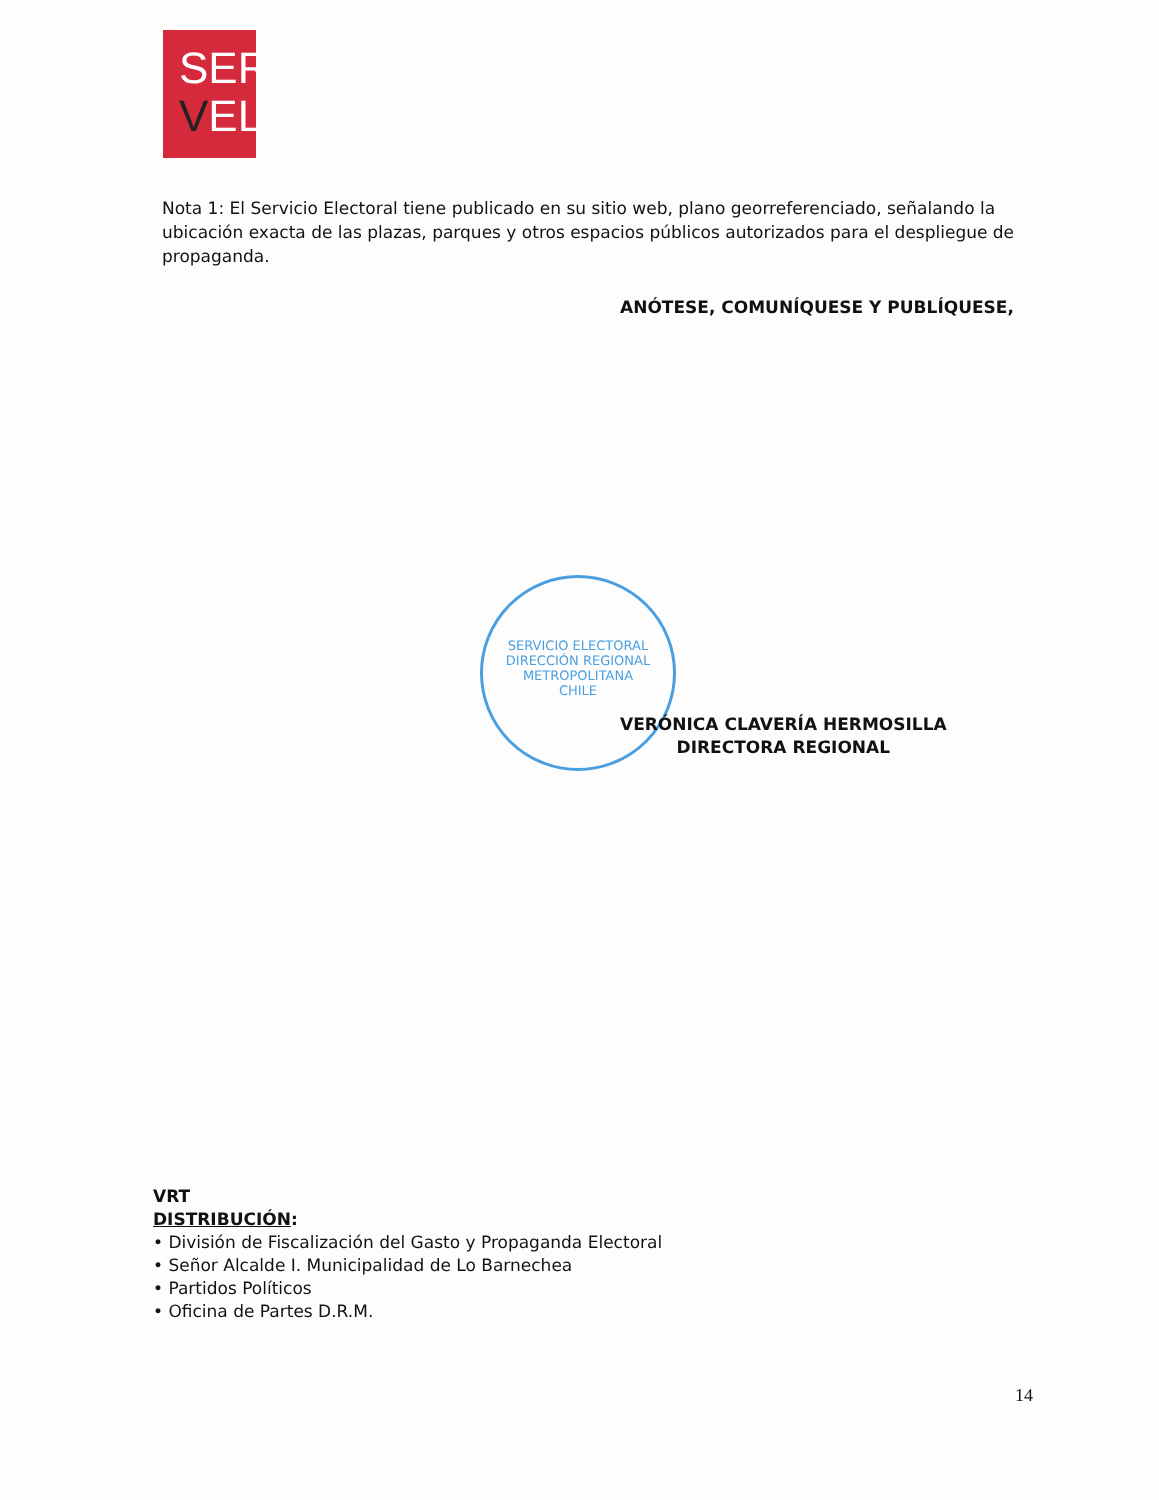SER
VEL
Nota 1: El Servicio Electoral tiene publicado en su sitio web, plano georreferenciado, señalando la ubicación exacta de las plazas, parques y otros espacios públicos autorizados para el despliegue de propaganda.
ANÓTESE, COMUNÍQUESE Y PUBLÍQUESE,
SERVICIO ELECTORAL
DIRECCIÓN REGIONAL METROPOLITANA
CHILE
VERÓNICA CLAVERÍA HERMOSILLA
DIRECTORA REGIONAL
VRT
DISTRIBUCIÓN:
• División de Fiscalización del Gasto y Propaganda Electoral
• Señor Alcalde I. Municipalidad de Lo Barnechea
• Partidos Políticos
• Oficina de Partes D.R.M.
14